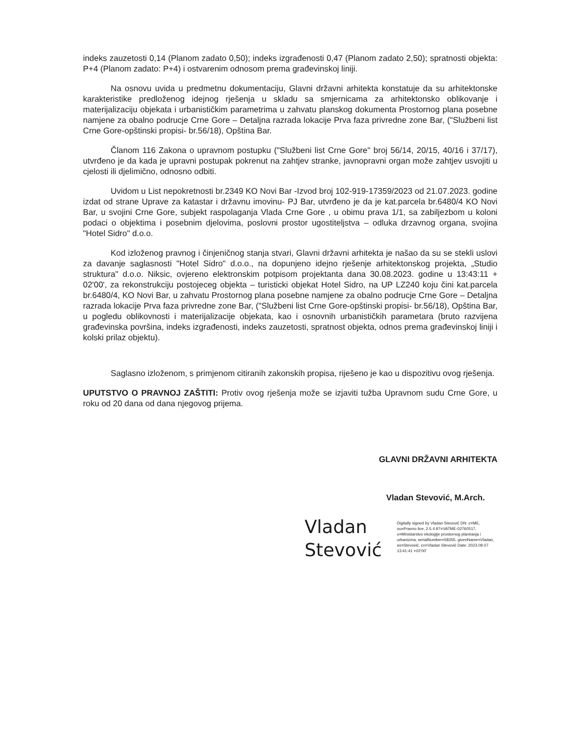indeks zauzetosti 0,14 (Planom zadato 0,50); indeks izgrađenosti 0,47 (Planom zadato 2,50); spratnosti objekta: P+4 (Planom zadato: P+4) i ostvarenim odnosom prema građevinskoj liniji.
Na osnovu uvida u predmetnu dokumentaciju, Glavni državni arhitekta konstatuje da su arhitektonske karakteristike predloženog idejnog rješenja u skladu sa smjernicama za arhitektonsko oblikovanje i materijalizaciju objekata i urbanističkim parametrima u zahvatu planskog dokumenta Prostornog plana posebne namjene za obalno podrucje Crne Gore – Detaljna razrada lokacije Prva faza privredne zone Bar, ("Službeni list Crne Gore-opštinski propisi- br.56/18), Opština Bar.
Članom 116 Zakona o upravnom postupku ("Službeni list Crne Gore" broj 56/14, 20/15, 40/16 i 37/17), utvrđeno je da kada je upravni postupak pokrenut na zahtjev stranke, javnopravni organ može zahtjev usvojiti u cjelosti ili djelimično, odnosno odbiti.
Uvidom u List nepokretnosti br.2349 KO Novi Bar -Izvod broj 102-919-17359/2023 od 21.07.2023. godine izdat od strane Uprave za katastar i državnu imovinu- PJ Bar, utvrđeno je da je kat.parcela br.6480/4 KO Novi Bar, u svojini Crne Gore, subjekt raspolaganja Vlada Crne Gore , u obimu prava 1/1, sa zabiljezbom u koloni podaci o objektima i posebnim djelovima, poslovni prostor ugostiteljstva – odluka drzavnog organa, svojina "Hotel Sidro" d.o.o.
Kod izloženog pravnog i činjeničnog stanja stvari, Glavni državni arhitekta je našao da su se stekli uslovi za davanje saglasnosti "Hotel Sidro" d.o.o., na dopunjeno idejno rješenje arhitektonskog projekta, „Studio struktura" d.o.o. Niksic, ovjereno elektronskim potpisom projektanta dana 30.08.2023. godine u 13:43:11 + 02'00', za rekonstrukciju postojeceg objekta – turisticki objekat Hotel Sidro, na UP LZ240 koju čini kat.parcela br.6480/4, KO Novi Bar, u zahvatu Prostornog plana posebne namjene za obalno podrucje Crne Gore – Detaljna razrada lokacije Prva faza privredne zone Bar, ("Službeni list Crne Gore-opštinski propisi- br.56/18), Opština Bar, u pogledu oblikovnosti i materijalizacije objekata, kao i osnovnih urbanističkih parametara (bruto razvijena građevinska površina, indeks izgrađenosti, indeks zauzetosti, spratnost objekta, odnos prema građevinskoj liniji i kolski prilaz objektu).
Saglasno izloženom, s primjenom citiranih zakonskih propisa, riješeno je kao u dispozitivu ovog rješenja.
UPUTSTVO O PRAVNOJ ZAŠTITI: Protiv ovog rješenja može se izjaviti tužba Upravnom sudu Crne Gore, u roku od 20 dana od dana njegovog prijema.
GLAVNI DRŽAVNI ARHITEKTA
Vladan Stevović, M.Arch.
Vladan
Stevović
Digitally signed by Vladan Stevović DN: c=ME, ou=Pravno lice, 2.5.4.97=VATME-02760517, o=Ministarstvo ekologije prostornog planiranja i urbanizma, serialNumber=58355, givenName=Vladan, sn=Stevović, cn=Vladan Stevović Date: 2023.09.07 13:41:41 +02'00'